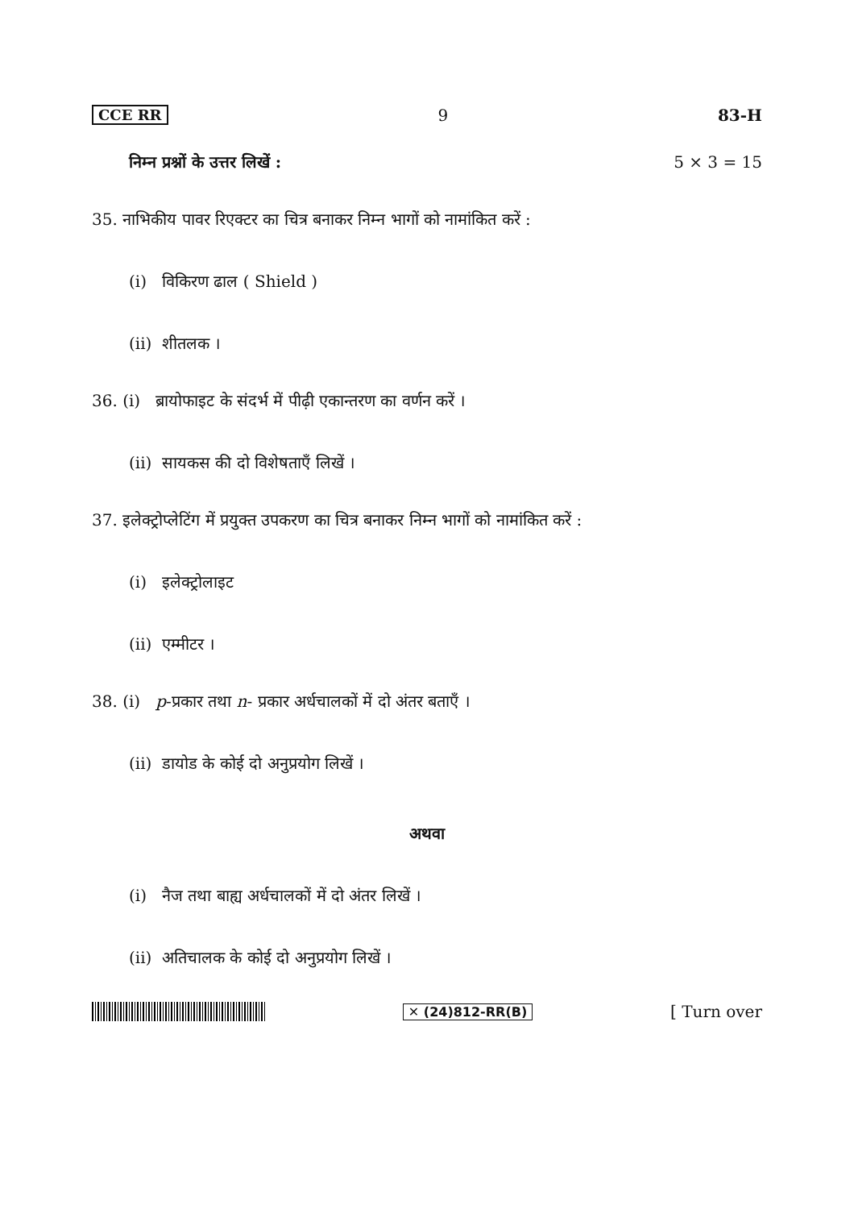CCE RR 9 83-H
निम्न प्रश्नों के उत्तर लिखें : 5 × 3 = 15
35. नाभिकीय पावर रिएक्टर का चित्र बनाकर निम्न भागों को नामांकित करें :
(i) विकिरण ढाल ( Shield )
(ii) शीतलक ।
36. (i) ब्रायोफाइट के संदर्भ में पीढ़ी एकान्तरण का वर्णन करें ।
(ii) सायकस की दो विशेषताएँ लिखें ।
37. इलेक्ट्रोप्लेटिंग में प्रयुक्त उपकरण का चित्र बनाकर निम्न भागों को नामांकित करें :
(i) इलेक्ट्रोलाइट
(ii) एम्मीटर ।
38. (i) p-प्रकार तथा n- प्रकार अर्धचालकों में दो अंतर बताएँ ।
(ii) डायोड के कोई दो अनुप्रयोग लिखें ।
अथवा
(i) नैज तथा बाह्य अर्धचालकों में दो अंतर लिखें ।
(ii) अतिचालक के कोई दो अनुप्रयोग लिखें ।
✕ (24)812-RR(B) [ Turn over